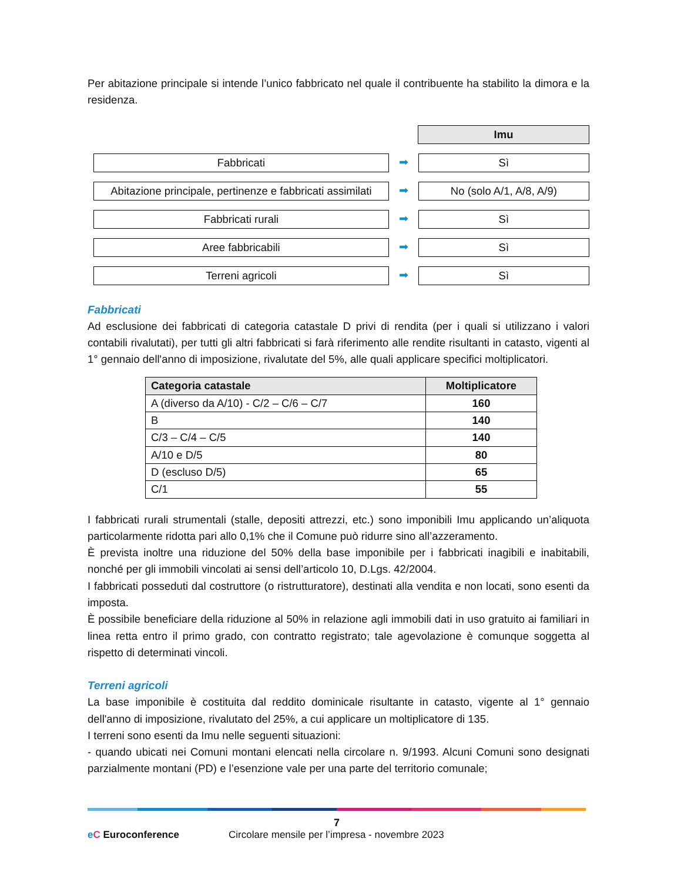Per abitazione principale si intende l’unico fabbricato nel quale il contribuente ha stabilito la dimora e la residenza.
Imu
Fabbricati
➡
Sì
Abitazione principale, pertinenze e fabbricati assimilati
➡
No (solo A/1, A/8, A/9)
Fabbricati rurali
➡
Sì
Aree fabbricabili
➡
Sì
Terreni agricoli
➡
Sì
Fabbricati
Ad esclusione dei fabbricati di categoria catastale D privi di rendita (per i quali si utilizzano i valori contabili rivalutati), per tutti gli altri fabbricati si farà riferimento alle rendite risultanti in catasto, vigenti al 1° gennaio dell'anno di imposizione, rivalutate del 5%, alle quali applicare specifici moltiplicatori.
| Categoria catastale | Moltiplicatore |
| --- | --- |
| A (diverso da A/10) - C/2 – C/6 – C/7 | 160 |
| B | 140 |
| C/3 – C/4 – C/5 | 140 |
| A/10 e D/5 | 80 |
| D (escluso D/5) | 65 |
| C/1 | 55 |
I fabbricati rurali strumentali (stalle, depositi attrezzi, etc.) sono imponibili Imu applicando un’aliquota particolarmente ridotta pari allo 0,1% che il Comune può ridurre sino all’azzeramento.
È prevista inoltre una riduzione del 50% della base imponibile per i fabbricati inagibili e inabitabili, nonché per gli immobili vincolati ai sensi dell’articolo 10, D.Lgs. 42/2004.
I fabbricati posseduti dal costruttore (o ristrutturatore), destinati alla vendita e non locati, sono esenti da imposta.
È possibile beneficiare della riduzione al 50% in relazione agli immobili dati in uso gratuito ai familiari in linea retta entro il primo grado, con contratto registrato; tale agevolazione è comunque soggetta al rispetto di determinati vincoli.
Terreni agricoli
La base imponibile è costituita dal reddito dominicale risultante in catasto, vigente al 1° gennaio dell'anno di imposizione, rivalutato del 25%, a cui applicare un moltiplicatore di 135.
I terreni sono esenti da Imu nelle seguenti situazioni:
- quando ubicati nei Comuni montani elencati nella circolare n. 9/1993. Alcuni Comuni sono designati parzialmente montani (PD) e l’esenzione vale per una parte del territorio comunale;
7
eC Euroconference
Circolare mensile per l’impresa - novembre 2023